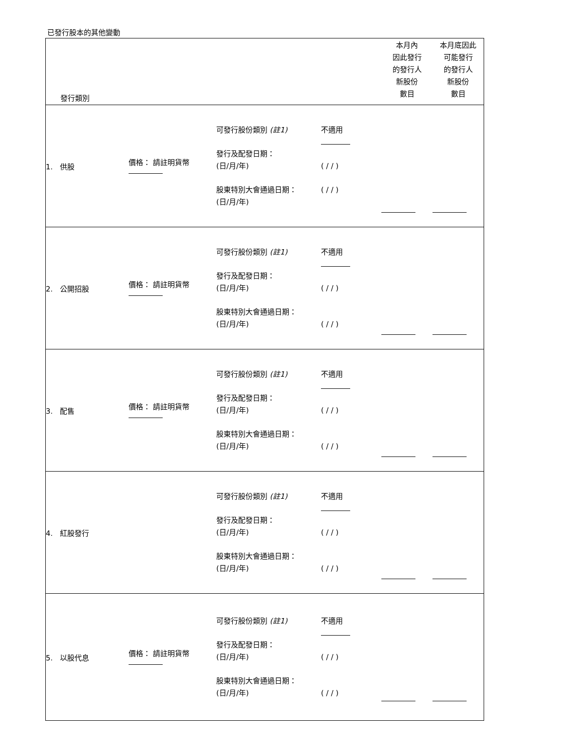已發行股本的其他變動
| 發行類別 | | | | | 本月內 因此發行 的發行人 新股份 數目 | 本月底因此 可能發行 的發行人 新股份 數目 |
| 1. 供股 | 價格： 請註明貨幣 | 可發行股份類別 (註1) 發行及配發日期： (日/月/年) 股東特別大會通過日期： (日/月/年) | 不適用 ( / / ) ( / / ) | | | |
| 2. 公開招股 | 價格： 請註明貨幣 | 可發行股份類別 (註1) 發行及配發日期： (日/月/年) 股東特別大會通過日期： (日/月/年) | 不適用 ( / / ) ( / / ) | | | |
| 3. 配售 | 價格： 請註明貨幣 | 可發行股份類別 (註1) 發行及配發日期： (日/月/年) 股東特別大會通過日期： (日/月/年) | 不適用 ( / / ) ( / / ) | | | |
| 4. 紅股發行 | | 可發行股份類別 (註1) 發行及配發日期： (日/月/年) 股東特別大會通過日期： (日/月/年) | 不適用 ( / / ) ( / / ) | | | |
| 5. 以股代息 | 價格： 請註明貨幣 | 可發行股份類別 (註1) 發行及配發日期： (日/月/年) 股東特別大會通過日期： (日/月/年) | 不適用 ( / / ) ( / / ) | | | |